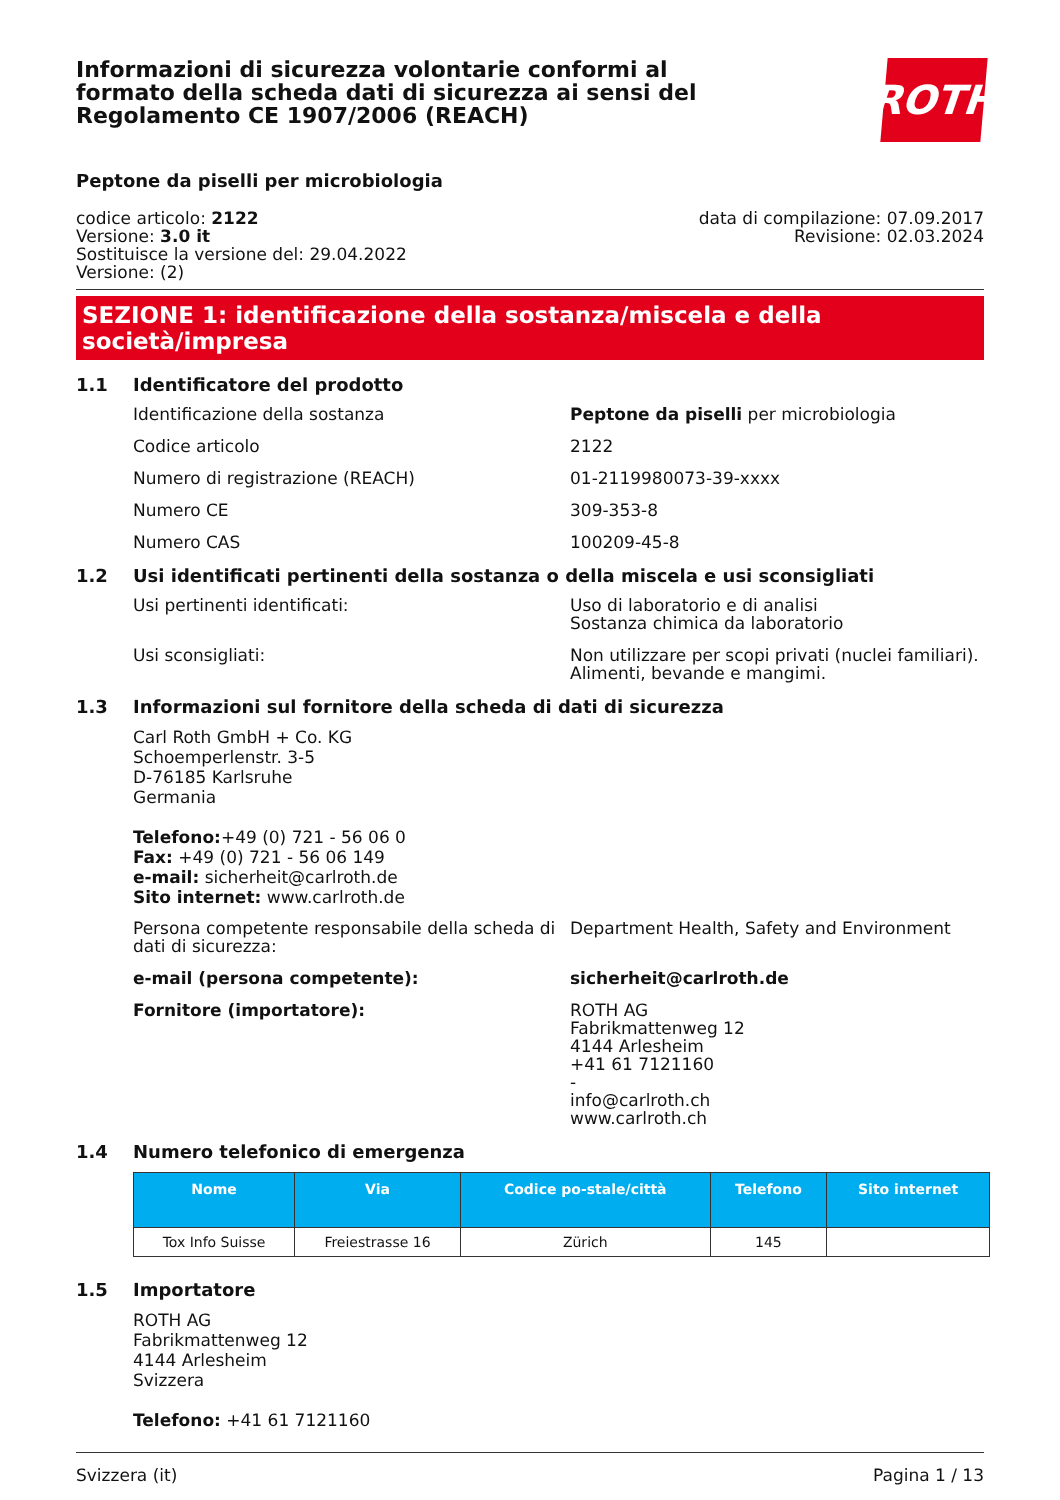Informazioni di sicurezza volontarie conformi al formato della scheda dati di sicurezza ai sensi del Regolamento CE 1907/2006 (REACH)
ROTH
Peptone da piselli per microbiologia
codice articolo: 2122
Versione: 3.0 it
Sostituisce la versione del: 29.04.2022
Versione: (2)
data di compilazione: 07.09.2017
Revisione: 02.03.2024
SEZIONE 1: identificazione della sostanza/miscela e della società/impresa
1.1 Identificatore del prodotto
Identificazione della sostanza Peptone da piselli per microbiologia
Codice articolo 2122
Numero di registrazione (REACH) 01-2119980073-39-xxxx
Numero CE 309-353-8
Numero CAS 100209-45-8
1.2 Usi identificati pertinenti della sostanza o della miscela e usi sconsigliati
Usi pertinenti identificati: Uso di laboratorio e di analisi
Sostanza chimica da laboratorio
Usi sconsigliati: Non utilizzare per scopi privati (nuclei familiari).
Alimenti, bevande e mangimi.
1.3 Informazioni sul fornitore della scheda di dati di sicurezza
Carl Roth GmbH + Co. KG
Schoemperlenstr. 3-5
D-76185 Karlsruhe
Germania
Telefono:+49 (0) 721 - 56 06 0
Fax: +49 (0) 721 - 56 06 149
e-mail: sicherheit@carlroth.de
Sito internet: www.carlroth.de
Persona competente responsabile della scheda di dati di sicurezza:
Department Health, Safety and Environment
e-mail (persona competente): sicherheit@carlroth.de
Fornitore (importatore): ROTH AG
Fabrikmattenweg 12
4144 Arlesheim
+41 61 7121160
-
info@carlroth.ch
www.carlroth.ch
1.4 Numero telefonico di emergenza
| Nome | Via | Codice po-stale/città | Telefono | Sito internet |
| --- | --- | --- | --- | --- |
| Tox Info Suisse | Freiestrasse 16 | Zürich | 145 | |
1.5 Importatore
ROTH AG
Fabrikmattenweg 12
4144 Arlesheim
Svizzera
Telefono: +41 61 7121160
Svizzera (it) Pagina 1 / 13